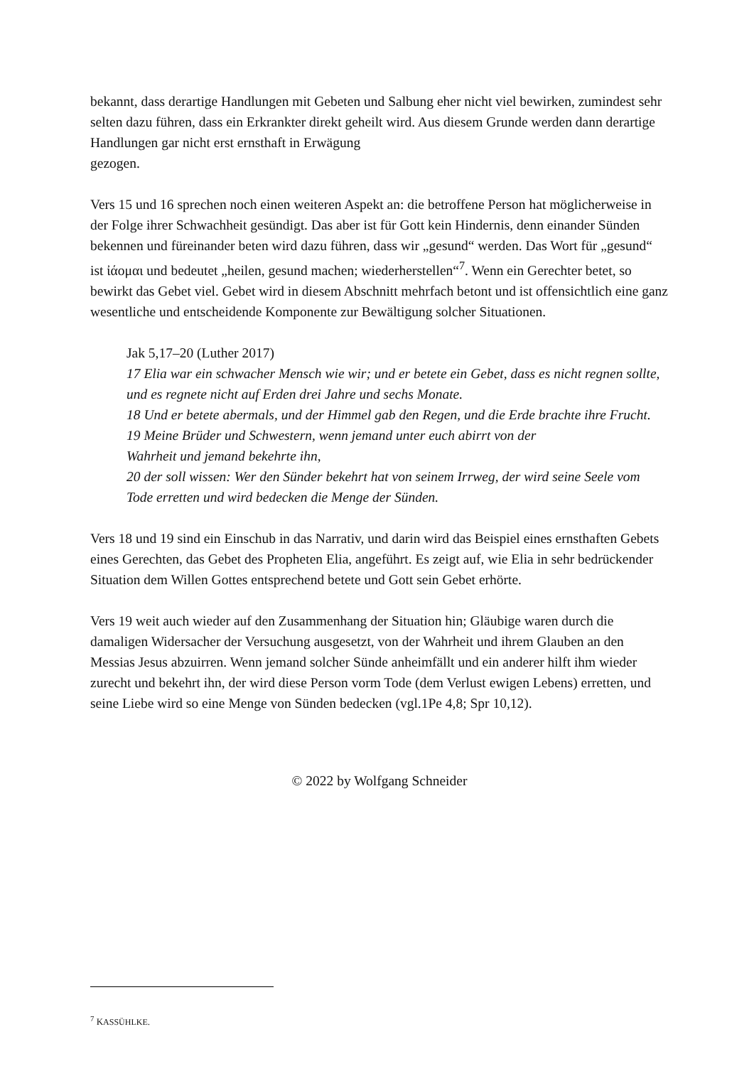bekannt, dass derartige Handlungen mit Gebeten und Salbung eher nicht viel bewirken, zumindest sehr selten dazu führen, dass ein Erkrankter direkt geheilt wird. Aus diesem Grunde werden dann derartige Handlungen gar nicht erst ernsthaft in Erwägung
gezogen.
Vers 15 und 16 sprechen noch einen weiteren Aspekt an: die betroffene Person hat möglicherweise in der Folge ihrer Schwachheit gesündigt. Das aber ist für Gott kein Hindernis, denn einander Sünden bekennen und füreinander beten wird dazu führen, dass wir „gesund“ werden. Das Wort für „gesund“ ist ἰάομαι und bedeutet „heilen, gesund machen; wiederherstellen“<sup>7</sup>. Wenn ein Gerechter betet, so bewirkt das Gebet viel. Gebet wird in diesem Abschnitt mehrfach betont und ist offensichtlich eine ganz wesentliche und entscheidende Komponente zur Bewältigung solcher Situationen.
Jak 5,17–20 (Luther 2017)
17 Elia war ein schwacher Mensch wie wir; und er betete ein Gebet, dass es nicht regnen sollte, und es regnete nicht auf Erden drei Jahre und sechs Monate.
18 Und er betete abermals, und der Himmel gab den Regen, und die Erde brachte ihre Frucht.
19 Meine Brüder und Schwestern, wenn jemand unter euch abirrt von der
Wahrheit und jemand bekehrte ihn,
20 der soll wissen: Wer den Sünder bekehrt hat von seinem Irrweg, der wird seine Seele vom Tode erretten und wird bedecken die Menge der Sünden.
Vers 18 und 19 sind ein Einschub in das Narrativ, und darin wird das Beispiel eines ernsthaften Gebets eines Gerechten, das Gebet des Propheten Elia, angeführt. Es zeigt auf, wie Elia in sehr bedrückender Situation dem Willen Gottes entsprechend betete und Gott sein Gebet erhörte.
Vers 19 weit auch wieder auf den Zusammenhang der Situation hin; Gläubige waren durch die damaligen Widersacher der Versuchung ausgesetzt, von der Wahrheit und ihrem Glauben an den Messias Jesus abzuirren. Wenn jemand solcher Sünde anheimfällt und ein anderer hilft ihm wieder zurecht und bekehrt ihn, der wird diese Person vorm Tode (dem Verlust ewigen Lebens) erretten, und seine Liebe wird so eine Menge von Sünden bedecken (vgl.1Pe 4,8; Spr 10,12).
© 2022 by Wolfgang Schneider
<sup>7</sup> KASSÜHLKE.